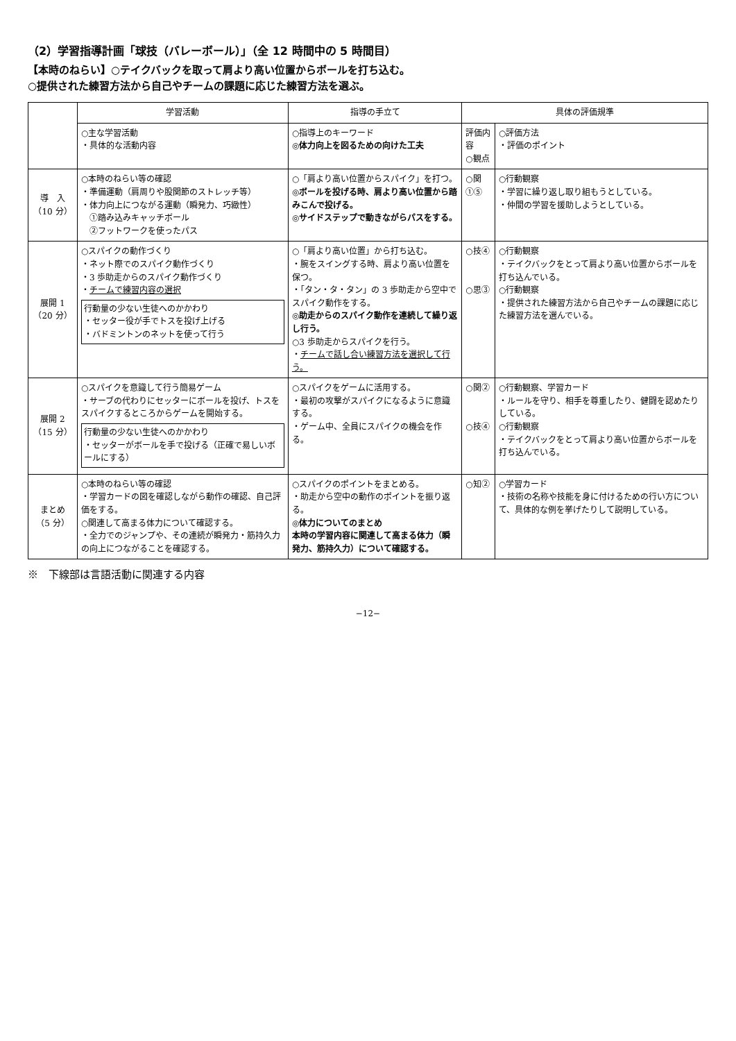（2）学習指導計画「球技（バレーボール）」（全 12 時間中の 5 時間目）
【本時のねらい】○テイクバックを取って肩より高い位置からボールを打ち込む。
○提供された練習方法から自己やチームの課題に応じた練習方法を選ぶ。
| | 学習活動 | 指導の手立て | 具体の評価規準 | |
| --- | --- | --- | --- | --- |
| | ○主な学習活動 ・具体的な活動内容 | ○指導上のキーワード ◎体力向上を図るための向けた工夫 | 評価内容 ○観点 | ○評価方法 ・評価のポイント |
| 導 入 （10 分） | ○本時のねらい等の確認 ・準備運動（肩周りや股関節のストレッチ等） ・体力向上につながる運動（瞬発力、巧緻性） ①踏み込みキャッチボール ②フットワークを使ったパス | ○「肩より高い位置からスパイク」を打つ。 ◎ボールを投げる時、肩より高い位置から踏みこんで投げる。 ◎サイドステップで動きながらパスをする。 | ○関①⑤ | ○行動観察 ・学習に繰り返し取り組もうとしている。 ・仲間の学習を援助しようとしている。 |
| 展開 1 （20 分） | ○スパイクの動作づくり ・ネット際でのスパイク動作づくり ・3 歩助走からのスパイク動作づくり ・ チームで練習内容の選択 行動量の少ない生徒へのかかわり ・セッター役が手でトスを投げ上げる ・バドミントンのネットを使って行う | ○「肩より高い位置」から打ち込む。 ・腕をスイングする時、肩より高い位置を保つ。 ・「タン・タ・タン」の 3 歩助走から空中でスパイク動作をする。 ◎助走からのスパイク動作を連続して繰り返し行う。 ○3 歩助走からスパイクを行う。 ・ チームで話し合い練習方法を選択して行う。 | ○技④ ○思③ | ○行動観察 ・テイクバックをとって肩より高い位置からボールを打ち込んでいる。 ○行動観察 ・提供された練習方法から自己やチームの課題に応じた練習方法を選んでいる。 |
| 展開 2 （15 分） | ○スパイクを意識して行う簡易ゲーム ・サーブの代わりにセッターにボールを投げ、トスをスパイクするところからゲームを開始する。 行動量の少ない生徒へのかかわり ・セッターがボールを手で投げる（正確で易しいボールにする） | ○スパイクをゲームに活用する。 ・最初の攻撃がスパイクになるように意識する。 ・ゲーム中、全員にスパイクの機会を作る。 | ○関② ○技④ | ○行動観察、学習カード ・ルールを守り、相手を尊重したり、健闘を認めたりしている。 ○行動観察 ・テイクバックをとって肩より高い位置からボールを打ち込んでいる。 |
| まとめ （5 分） | ○本時のねらい等の確認 ・学習カードの図を確認しながら動作の確認、自己評価をする。 ○関連して高まる体力について確認する。 ・全力でのジャンプや、その連続が瞬発力・筋持久力の向上につながることを確認する。 | ○スパイクのポイントをまとめる。 ・助走から空中の動作のポイントを振り返る。 ◎体力についてのまとめ 本時の学習内容に関連して高まる体力（瞬発力、筋持久力）について確認する。 | ○知② | ○学習カード ・技術の名称や技能を身に付けるための行い方について、具体的な例を挙げたりして説明している。 |
※　下線部は言語活動に関連する内容
−12−